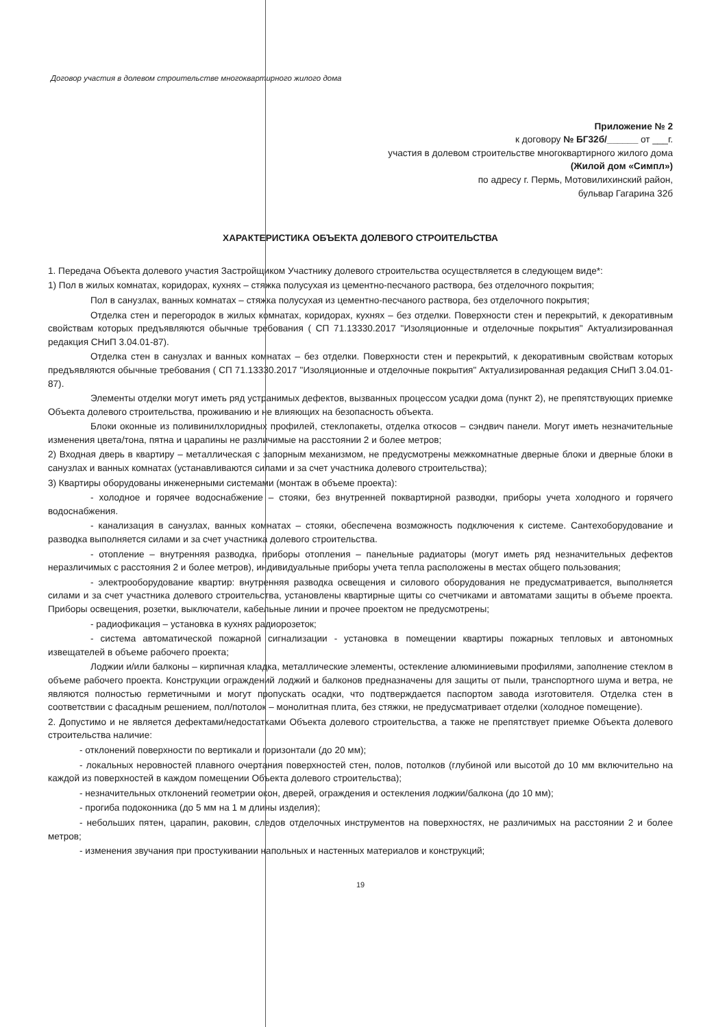Договор участия в долевом строительстве многоквартирного жилого дома
Приложение № 2
к договору № БГ32б/______ от ___г.
участия в долевом строительстве многоквартирного жилого дома
(Жилой дом «Симпл»)
по адресу г. Пермь, Мотовилихинский район,
бульвар Гагарина 32б
ХАРАКТЕРИСТИКА ОБЪЕКТА ДОЛЕВОГО СТРОИТЕЛЬСТВА
1. Передача Объекта долевого участия Застройщиком Участнику долевого строительства осуществляется в следующем виде*:
1) Пол в жилых комнатах, коридорах, кухнях – стяжка полусухая из цементно-песчаного раствора, без отделочного покрытия;
Пол в санузлах, ванных комнатах – стяжка полусухая из цементно-песчаного раствора, без отделочного покрытия;
Отделка стен и перегородок в жилых комнатах, коридорах, кухнях – без отделки. Поверхности стен и перекрытий, к декоративным свойствам которых предъявляются обычные требования ( СП 71.13330.2017 "Изоляционные и отделочные покрытия" Актуализированная редакция СНиП 3.04.01-87).
Отделка стен в санузлах и ванных комнатах – без отделки. Поверхности стен и перекрытий, к декоративным свойствам которых предъявляются обычные требования ( СП 71.13330.2017 "Изоляционные и отделочные покрытия" Актуализированная редакция СНиП 3.04.01-87).
Элементы отделки могут иметь ряд устранимых дефектов, вызванных процессом усадки дома (пункт 2), не препятствующих приемке Объекта долевого строительства, проживанию и не влияющих на безопасность объекта.
Блоки оконные из поливинилхлоридных профилей, стеклопакеты, отделка откосов – сэндвич панели. Могут иметь незначительные изменения цвета/тона, пятна и царапины не различимые на расстоянии 2 и более метров;
2) Входная дверь в квартиру – металлическая с запорным механизмом, не предусмотрены межкомнатные дверные блоки и дверные блоки в санузлах и ванных комнатах (устанавливаются силами и за счет участника долевого строительства);
3) Квартиры оборудованы инженерными системами (монтаж в объеме проекта):
- холодное и горячее водоснабжение – стояки, без внутренней поквартирной разводки, приборы учета холодного и горячего водоснабжения.
- канализация в санузлах, ванных комнатах – стояки, обеспечена возможность подключения к системе. Сантехоборудование и разводка выполняется силами и за счет участника долевого строительства.
- отопление – внутренняя разводка, приборы отопления – панельные радиаторы (могут иметь ряд незначительных дефектов неразличимых с расстояния 2 и более метров), индивидуальные приборы учета тепла расположены в местах общего пользования;
- электрооборудование квартир: внутренняя разводка освещения и силового оборудования не предусматривается, выполняется силами и за счет участника долевого строительства, установлены квартирные щиты со счетчиками и автоматами защиты в объеме проекта. Приборы освещения, розетки, выключатели, кабельные линии и прочее проектом не предусмотрены;
- радиофикация – установка в кухнях радиорозеток;
- система автоматической пожарной сигнализации - установка в помещении квартиры пожарных тепловых и автономных извещателей в объеме рабочего проекта;
Лоджии и/или балконы – кирпичная кладка, металлические элементы, остекление алюминиевыми профилями, заполнение стеклом в объеме рабочего проекта. Конструкции ограждений лоджий и балконов предназначены для защиты от пыли, транспортного шума и ветра, не являются полностью герметичными и могут пропускать осадки, что подтверждается паспортом завода изготовителя. Отделка стен в соответствии с фасадным решением, пол/потолок – монолитная плита, без стяжки, не предусматривает отделки (холодное помещение).
2. Допустимо и не является дефектами/недостатками Объекта долевого строительства, а также не препятствует приемке Объекта долевого строительства наличие:
- отклонений поверхности по вертикали и горизонтали (до 20 мм);
- локальных неровностей плавного очертания поверхностей стен, полов, потолков (глубиной или высотой до 10 мм включительно на каждой из поверхностей в каждом помещении Объекта долевого строительства);
- незначительных отклонений геометрии окон, дверей, ограждения и остекления лоджии/балкона (до 10 мм);
- прогиба подоконника (до 5 мм на 1 м длины изделия);
- небольших пятен, царапин, раковин, следов отделочных инструментов на поверхностях, не различимых на расстоянии 2 и более метров;
- изменения звучания при простукивании напольных и настенных материалов и конструкций;
19